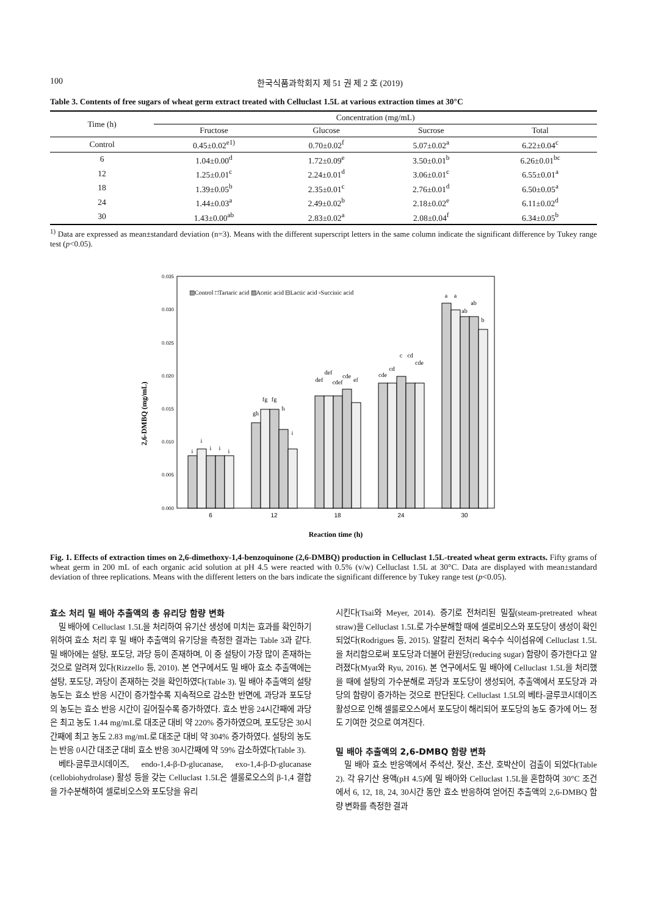100 한국식품과학회지 제 51 권 제 2 호 (2019)
Table 3. Contents of free sugars of wheat germ extract treated with Celluclast 1.5L at various extraction times at 30°C
| Time (h) | Concentration (mg/mL) | | | |
| --- | --- | --- | --- | --- |
| | Fructose | Glucose | Sucrose | Total |
| Control | 0.45±0.02<sup>e1)</sup> | 0.70±0.02<sup>f</sup> | 5.07±0.02<sup>a</sup> | 6.22±0.04<sup>c</sup> |
| 6 | 1.04±0.00<sup>d</sup> | 1.72±0.09<sup>e</sup> | 3.50±0.01<sup>b</sup> | 6.26±0.01<sup>bc</sup> |
| 12 | 1.25±0.01<sup>c</sup> | 2.24±0.01<sup>d</sup> | 3.06±0.01<sup>c</sup> | 6.55±0.01<sup>a</sup> |
| 18 | 1.39±0.05<sup>b</sup> | 2.35±0.01<sup>c</sup> | 2.76±0.01<sup>d</sup> | 6.50±0.05<sup>a</sup> |
| 24 | 1.44±0.03<sup>a</sup> | 2.49±0.02<sup>b</sup> | 2.18±0.02<sup>e</sup> | 6.11±0.02<sup>d</sup> |
| 30 | 1.43±0.00<sup>ab</sup> | 2.83±0.02<sup>a</sup> | 2.08±0.04<sup>f</sup> | 6.34±0.05<sup>b</sup> |
<sup>1)</sup> Data are expressed as mean±standard deviation (n=3). Means with the different superscript letters in the same column indicate the significant difference by Tukey range test (p<0.05).
2,6-DMBQ (mg/mL)
0.035
0.030
0.025
0.020
0.015
0.010
0.005
0.000
▨Control □Tartaric acid ▨Acetic acid ⊟Lactic acid ▫Succinic acid
6
12
18
24
30
Reaction time (h)
i
i
i
i
i
gh
fg
fg
h
i
def
def
cdef
cde
ef
cde
cd
c
cd
cde
a
a
ab
ab
b
Fig. 1. Effects of extraction times on 2,6-dimethoxy-1,4-benzoquinone (2,6-DMBQ) production in Celluclast 1.5L-treated wheat germ extracts. Fifty grams of wheat germ in 200 mL of each organic acid solution at pH 4.5 were reacted with 0.5% (v/w) Celluclast 1.5L at 30°C. Data are displayed with mean±standard deviation of three replications. Means with the different letters on the bars indicate the significant difference by Tukey range test (p<0.05).
효소 처리 밀 배아 추출액의 총 유리당 함량 변화
밀 배아에 Celluclast 1.5L을 처리하여 유기산 생성에 미치는 효과를 확인하기 위하여 효소 처리 후 밀 배아 추출액의 유기당을 측정한 결과는 Table 3과 같다. 밀 배아에는 설탕, 포도당, 과당 등이 존재하며, 이 중 설탕이 가장 많이 존재하는 것으로 알려져 있다(Rizzello 등, 2010). 본 연구에서도 밀 배아 효소 추출액에는 설탕, 포도당, 과당이 존재하는 것을 확인하였다(Table 3). 밀 배아 추출액의 설탕 농도는 효소 반응 시간이 증가할수록 지속적으로 감소한 반면에, 과당과 포도당의 농도는 효소 반응 시간이 길어질수록 증가하였다. 효소 반응 24시간째에 과당은 최고 농도 1.44 mg/mL로 대조군 대비 약 220% 증가하였으며, 포도당은 30시간째에 최고 농도 2.83 mg/mL로 대조군 대비 약 304% 증가하였다. 설탕의 농도는 반응 0시간 대조군 대비 효소 반응 30시간째에 약 59% 감소하였다(Table 3).
베타-글루코시데이즈, endo-1,4-β-D-glucanase, exo-1,4-β-D-glucanase (cellobiohydrolase) 활성 등을 갖는 Celluclast 1.5L은 셀룰로오스의 β-1,4 결합을 가수분해하여 셀로비오스와 포도당을 유리
시킨다(Tsai와 Meyer, 2014). 증기로 전처리된 밀짚(steam-pretreated wheat straw)을 Celluclast 1.5L로 가수분해할 때에 셀로비오스와 포도당이 생성이 확인되었다(Rodrigues 등, 2015). 알칼리 전처리 옥수수 식이섬유에 Celluclast 1.5L을 처리함으로써 포도당과 더불어 환원당(reducing sugar) 함량이 증가한다고 알려졌다(Myat와 Ryu, 2016). 본 연구에서도 밀 배아에 Celluclast 1.5L을 처리했을 때에 설탕의 가수분해로 과당과 포도당이 생성되어, 추출액에서 포도당과 과당의 함량이 증가하는 것으로 판단된다. Celluclast 1.5L의 베타-글루코시데이즈 활성으로 인해 셀룰로오스에서 포도당이 해리되어 포도당의 농도 증가에 어느 정도 기여한 것으로 여겨진다.
밀 배아 추출액의 2,6-DMBQ 함량 변화
밀 배아 효소 반응액에서 주석산, 젖산, 초산, 호박산이 검출이 되었다(Table 2). 각 유기산 용액(pH 4.5)에 밀 배아와 Celluclast 1.5L을 혼합하여 30°C 조건에서 6, 12, 18, 24, 30시간 동안 효소 반응하여 얻어진 추출액의 2,6-DMBQ 함량 변화를 측정한 결과